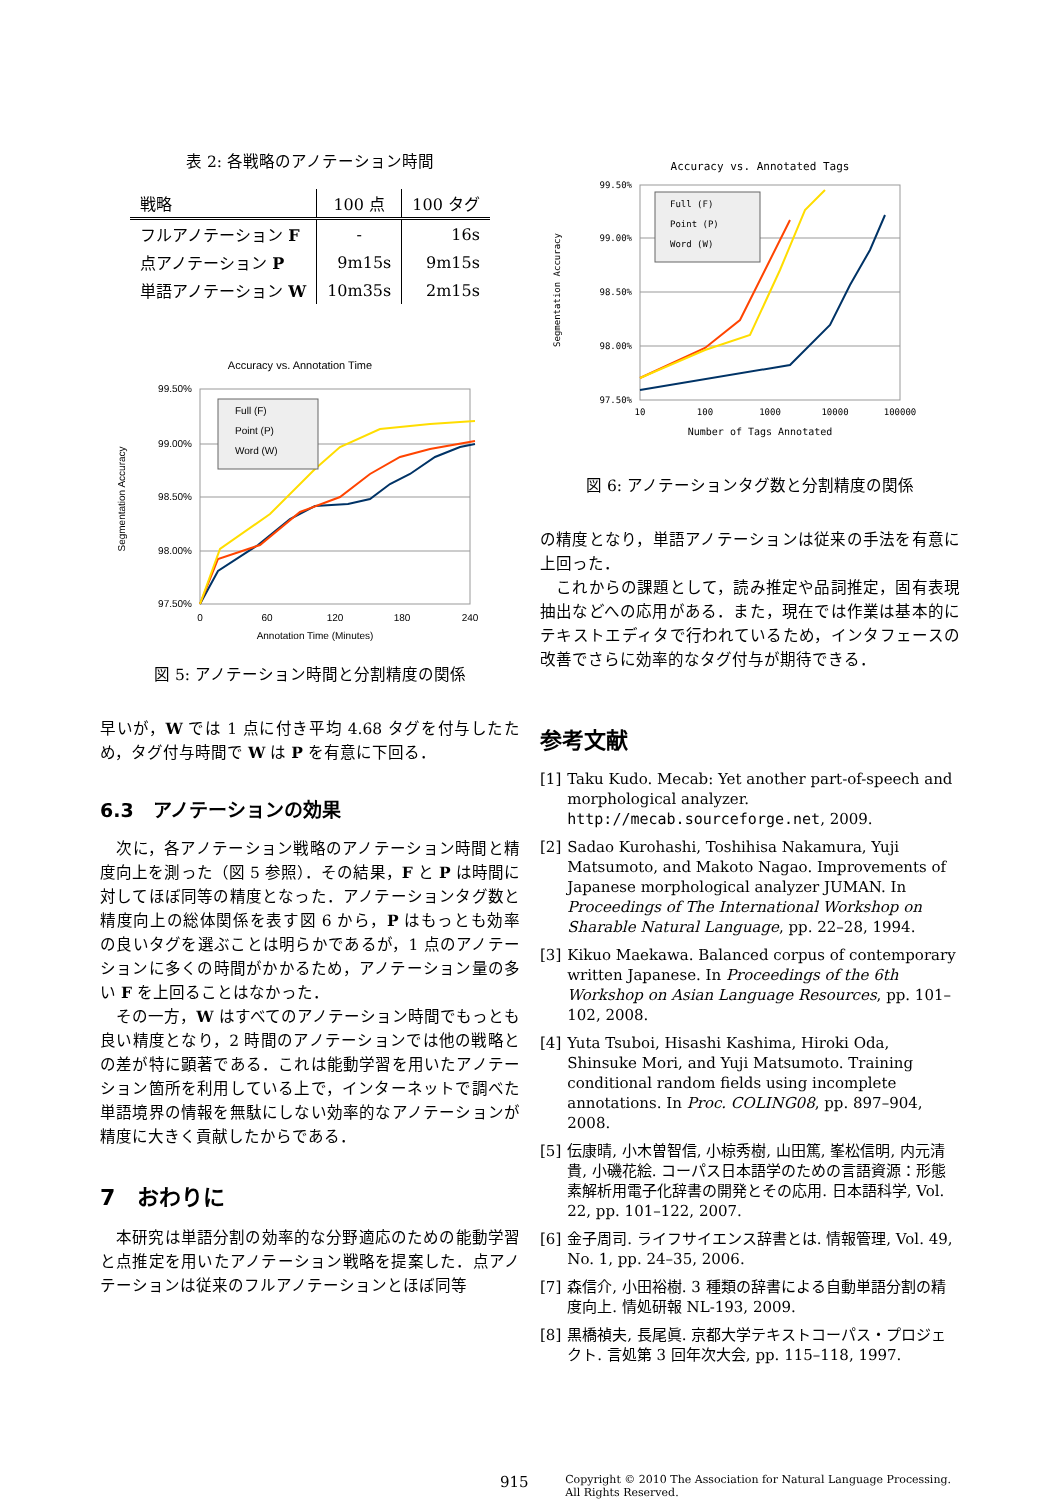表 2: 各戦略のアノテーション時間
| 戦略 | 100 点 | 100 タグ |
| --- | --- | --- |
| フルアノテーション F | - | 16s |
| 点アノテーション P | 9m15s | 9m15s |
| 単語アノテーション W | 10m35s | 2m15s |
Accuracy vs. Annotation Time
99.50%
99.00%
98.50%
98.00%
97.50%
0
60
120
180
240
Annotation Time (Minutes)
Segmentation Accuracy
Full (F)
Point (P)
Word (W)
図 5: アノテーション時間と分割精度の関係
早いが，W では 1 点に付き平均 4.68 タグを付与したため，タグ付与時間で W は P を有意に下回る．
6.3　アノテーションの効果
　次に，各アノテーション戦略のアノテーション時間と精度向上を測った（図 5 参照）．その結果，F と P は時間に対してほぼ同等の精度となった．アノテーションタグ数と精度向上の総体関係を表す図 6 から，P はもっとも効率の良いタグを選ぶことは明らかであるが，1 点のアノテーションに多くの時間がかかるため，アノテーション量の多い F を上回ることはなかった．
　その一方，W はすべてのアノテーション時間でもっとも良い精度となり，2 時間のアノテーションでは他の戦略との差が特に顕著である．これは能動学習を用いたアノテーション箇所を利用している上で，インターネットで調べた単語境界の情報を無駄にしない効率的なアノテーションが精度に大きく貢献したからである．
7　おわりに
　本研究は単語分割の効率的な分野適応のための能動学習と点推定を用いたアノテーション戦略を提案した．点アノテーションは従来のフルアノテーションとほぼ同等
Accuracy vs. Annotated Tags
99.50%
99.00%
98.50%
98.00%
97.50%
10
100
1000
10000
100000
Number of Tags Annotated
Segmentation Accuracy
Full (F)
Point (P)
Word (W)
図 6: アノテーションタグ数と分割精度の関係
の精度となり，単語アノテーションは従来の手法を有意に上回った．
　これからの課題として，読み推定や品詞推定，固有表現抽出などへの応用がある．また，現在では作業は基本的にテキストエディタで行われているため，インタフェースの改善でさらに効率的なタグ付与が期待できる．
参考文献
[1] Taku Kudo. Mecab: Yet another part-of-speech and morphological analyzer. http://mecab.sourceforge.net, 2009.
[2] Sadao Kurohashi, Toshihisa Nakamura, Yuji Matsumoto, and Makoto Nagao. Improvements of Japanese morphological analyzer JUMAN. In Proceedings of The International Workshop on Sharable Natural Language, pp. 22–28, 1994.
[3] Kikuo Maekawa. Balanced corpus of contemporary written Japanese. In Proceedings of the 6th Workshop on Asian Language Resources, pp. 101–102, 2008.
[4] Yuta Tsuboi, Hisashi Kashima, Hiroki Oda, Shinsuke Mori, and Yuji Matsumoto. Training conditional random fields using incomplete annotations. In Proc. COLING08, pp. 897–904, 2008.
[5] 伝康晴, 小木曽智信, 小椋秀樹, 山田篤, 峯松信明, 内元清貴, 小磯花絵. コーパス日本語学のための言語資源：形態素解析用電子化辞書の開発とその応用. 日本語科学, Vol. 22, pp. 101–122, 2007.
[6] 金子周司. ライフサイエンス辞書とは. 情報管理, Vol. 49, No. 1, pp. 24–35, 2006.
[7] 森信介, 小田裕樹. 3 種類の辞書による自動単語分割の精度向上. 情処研報 NL-193, 2009.
[8] 黒橋禎夫, 長尾眞. 京都大学テキストコーパス・プロジェクト. 言処第 3 回年次大会, pp. 115–118, 1997.
915 Copyright © 2010 The Association for Natural Language Processing.
All Rights Reserved.